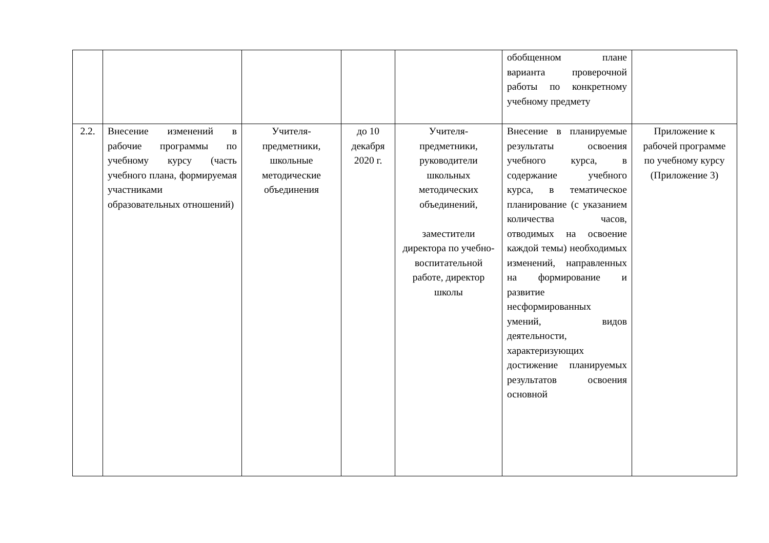| | | | | | обобщенном плане варианта проверочной работы по конкретному учебному предмету | |
| 2.2. | Внесение изменений в рабочие программы по учебному курсу (часть учебного плана, формируемая участниками образовательных отношений) | Учителя-предметники, школьные методические объединения | до 10 декабря 2020 г. | Учителя-предметники, руководители школьных методических объединений, заместители директора по учебно-воспитательной работе, директор школы | Внесение в планируемые результаты освоения учебного курса, в содержание учебного курса, в тематическое планирование (с указанием количества часов, отводимых на освоение каждой темы) необходимых изменений, направленных на формирование и развитие несформированных умений, видов деятельности, характеризующих достижение планируемых результатов освоения основной | Приложение к рабочей программе по учебному курсу (Приложение 3) |